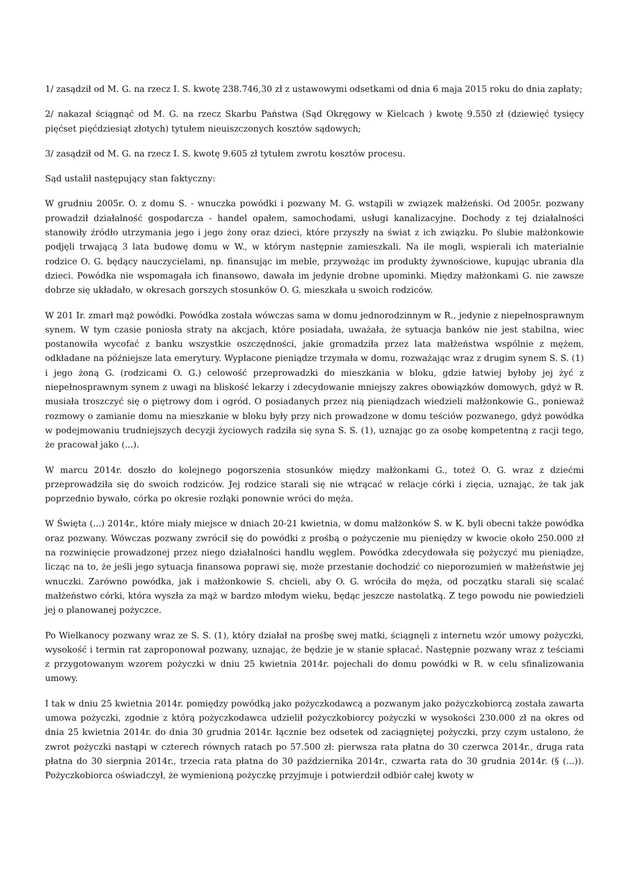1/ zasądził od M. G. na rzecz I. S. kwotę 238.746,30 zł z ustawowymi odsetkami od dnia 6 maja 2015 roku do dnia zapłaty;
2/ nakazał ściągnąć od M. G. na rzecz Skarbu Państwa (Sąd Okręgowy w Kielcach ) kwotę 9.550 zł (dziewięć tysięcy pięćset pięćdziesiąt złotych) tytułem nieuiszczonych kosztów sądowych;
3/ zasądził od M. G. na rzecz I. S. kwotę 9.605 zł tytułem zwrotu kosztów procesu.
Sąd ustalił następujący stan faktyczny:
W grudniu 2005r. O. z domu S. - wnuczka powódki i pozwany M. G. wstąpili w związek małżeński. Od 2005r. pozwany prowadził działalność gospodarcza - handel opałem, samochodami, usługi kanalizacyjne. Dochody z tej działalności stanowiły źródło utrzymania jego i jego żony oraz dzieci, które przyszły na świat z ich związku. Po ślubie małżonkowie podjęli trwającą 3 lata budowę domu w W., w którym następnie zamieszkali. Na ile mogli, wspierali ich materialnie rodzice O. G. będący nauczycielami, np. finansując im meble, przywożąc im produkty żywnościowe, kupując ubrania dla dzieci. Powódka nie wspomagała ich finansowo, dawała im jedynie drobne upominki. Między małżonkami G. nie zawsze dobrze się układało, w okresach gorszych stosunków O. G. mieszkała u swoich rodziców.
W 201 Ir. zmarł mąż powódki. Powódka została wówczas sama w domu jednorodzinnym w R., jedynie z niepełnosprawnym synem. W tym czasie poniosła straty na akcjach, które posiadała, uważała, że sytuacja banków nie jest stabilna, wiec postanowiła wycofać z banku wszystkie oszczędności, jakie gromadziła przez lata małżeństwa wspólnie z mężem, odkładane na późniejsze lata emerytury. Wypłacone pieniądze trzymała w domu, rozważając wraz z drugim synem S. S. (1) i jego żoną G. (rodzicami O. G.) celowość przeprowadzki do mieszkania w bloku, gdzie łatwiej byłoby jej żyć z niepełnosprawnym synem z uwagi na bliskość lekarzy i zdecydowanie mniejszy zakres obowiązków domowych, gdyż w R. musiała troszczyć się o piętrowy dom i ogród. O posiadanych przez nią pieniądzach wiedzieli małżonkowie G., ponieważ rozmowy o zamianie domu na mieszkanie w bloku były przy nich prowadzone w domu teściów pozwanego, gdyż powódka w podejmowaniu trudniejszych decyzji życiowych radziła się syna S. S. (1), uznając go za osobę kompetentną z racji tego, że pracował jako (...).
W marcu 2014r. doszło do kolejnego pogorszenia stosunków między małżonkami G., toteż O. G. wraz z dziećmi przeprowadziła się do swoich rodziców. Jej rodzice starali się nie wtrącać w relacje córki i zięcia, uznając, że tak jak poprzednio bywało, córka po okresie rozłąki ponownie wróci do męża.
W Święta (...) 2014r., które miały miejsce w dniach 20-21 kwietnia, w domu małżonków S. w K. byli obecni także powódka oraz pozwany. Wówczas pozwany zwrócił się do powódki z prośbą o pożyczenie mu pieniędzy w kwocie około 250.000 zł na rozwinięcie prowadzonej przez niego działalności handlu węglem. Powódka zdecydowała się pożyczyć mu pieniądze, licząc na to, że jeśli jego sytuacja finansowa poprawi się, może przestanie dochodzić co nieporozumień w małżeństwie jej wnuczki. Zarówno powódka, jak i małżonkowie S. chcieli, aby O. G. wróciła do męża, od początku starali się scalać małżeństwo córki, która wyszła za mąż w bardzo młodym wieku, będąc jeszcze nastolatką. Z tego powodu nie powiedzieli jej o planowanej pożyczce.
Po Wielkanocy pozwany wraz ze S. S. (1), który działał na prośbę swej matki, ściągnęli z internetu wzór umowy pożyczki, wysokość i termin rat zaproponował pozwany, uznając, że będzie je w stanie spłacać. Następnie pozwany wraz z teściami z przygotowanym wzorem pożyczki w dniu 25 kwietnia 2014r. pojechali do domu powódki w R. w celu sfinalizowania umowy.
I tak w dniu 25 kwietnia 2014r. pomiędzy powódką jako pożyczkodawcą a pozwanym jako pożyczkobiorcą została zawarta umowa pożyczki, zgodnie z którą pożyczkodawca udzielił pożyczkobiorcy pożyczki w wysokości 230.000 zł na okres od dnia 25 kwietnia 2014r. do dnia 30 grudnia 2014r. łącznie bez odsetek od zaciągniętej pożyczki, przy czym ustalono, że zwrot pożyczki nastąpi w czterech równych ratach po 57.500 zł: pierwsza rata płatna do 30 czerwca 2014r., druga rata płatna do 30 sierpnia 2014r., trzecia rata płatna do 30 października 2014r., czwarta rata do 30 grudnia 2014r. (§ (...)). Pożyczkobiorca oświadczył, że wymienioną pożyczkę przyjmuje i potwierdził odbiór całej kwoty w